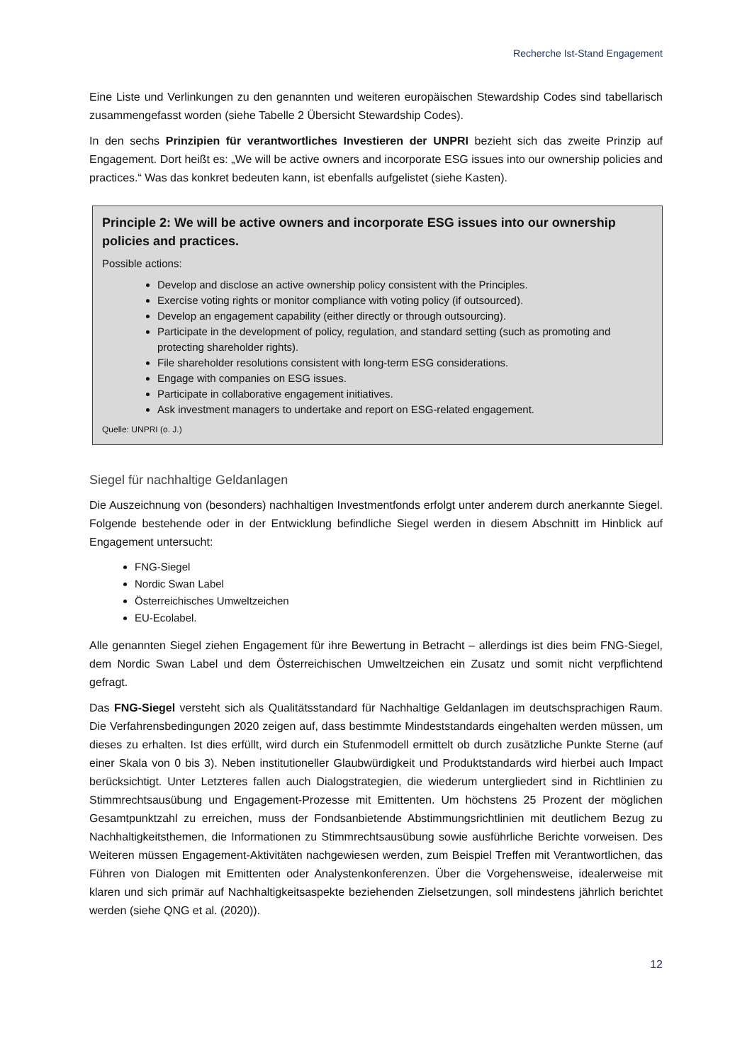Recherche Ist-Stand Engagement
Eine Liste und Verlinkungen zu den genannten und weiteren europäischen Stewardship Codes sind tabellarisch zusammengefasst worden (siehe Tabelle 2 Übersicht Stewardship Codes).
In den sechs Prinzipien für verantwortliches Investieren der UNPRI bezieht sich das zweite Prinzip auf Engagement. Dort heißt es: „We will be active owners and incorporate ESG issues into our ownership policies and practices.“ Was das konkret bedeuten kann, ist ebenfalls aufgelistet (siehe Kasten).
Principle 2: We will be active owners and incorporate ESG issues into our ownership policies and practices.
Possible actions:
Develop and disclose an active ownership policy consistent with the Principles.
Exercise voting rights or monitor compliance with voting policy (if outsourced).
Develop an engagement capability (either directly or through outsourcing).
Participate in the development of policy, regulation, and standard setting (such as promoting and protecting shareholder rights).
File shareholder resolutions consistent with long-term ESG considerations.
Engage with companies on ESG issues.
Participate in collaborative engagement initiatives.
Ask investment managers to undertake and report on ESG-related engagement.
Quelle: UNPRI (o. J.)
Siegel für nachhaltige Geldanlagen
Die Auszeichnung von (besonders) nachhaltigen Investmentfonds erfolgt unter anderem durch anerkannte Siegel. Folgende bestehende oder in der Entwicklung befindliche Siegel werden in diesem Abschnitt im Hinblick auf Engagement untersucht:
FNG-Siegel
Nordic Swan Label
Österreichisches Umweltzeichen
EU-Ecolabel.
Alle genannten Siegel ziehen Engagement für ihre Bewertung in Betracht – allerdings ist dies beim FNG-Siegel, dem Nordic Swan Label und dem Österreichischen Umweltzeichen ein Zusatz und somit nicht verpflichtend gefragt.
Das FNG-Siegel versteht sich als Qualitätsstandard für Nachhaltige Geldanlagen im deutschsprachigen Raum. Die Verfahrensbedingungen 2020 zeigen auf, dass bestimmte Mindeststandards eingehalten werden müssen, um dieses zu erhalten. Ist dies erfüllt, wird durch ein Stufenmodell ermittelt ob durch zusätzliche Punkte Sterne (auf einer Skala von 0 bis 3). Neben institutioneller Glaubwürdigkeit und Produktstandards wird hierbei auch Impact berücksichtigt. Unter Letzteres fallen auch Dialogstrategien, die wiederum untergliedert sind in Richtlinien zu Stimmrechtsausübung und Engagement-Prozesse mit Emittenten. Um höchstens 25 Prozent der möglichen Gesamtpunktzahl zu erreichen, muss der Fondsanbietende Abstimmungsrichtlinien mit deutlichem Bezug zu Nachhaltigkeitsthemen, die Informationen zu Stimmrechtsausübung sowie ausführliche Berichte vorweisen. Des Weiteren müssen Engagement-Aktivitäten nachgewiesen werden, zum Beispiel Treffen mit Verantwortlichen, das Führen von Dialogen mit Emittenten oder Analystenkonferenzen. Über die Vorgehensweise, idealerweise mit klaren und sich primär auf Nachhaltigkeitsaspekte beziehenden Zielsetzungen, soll mindestens jährlich berichtet werden (siehe QNG et al. (2020)).
12